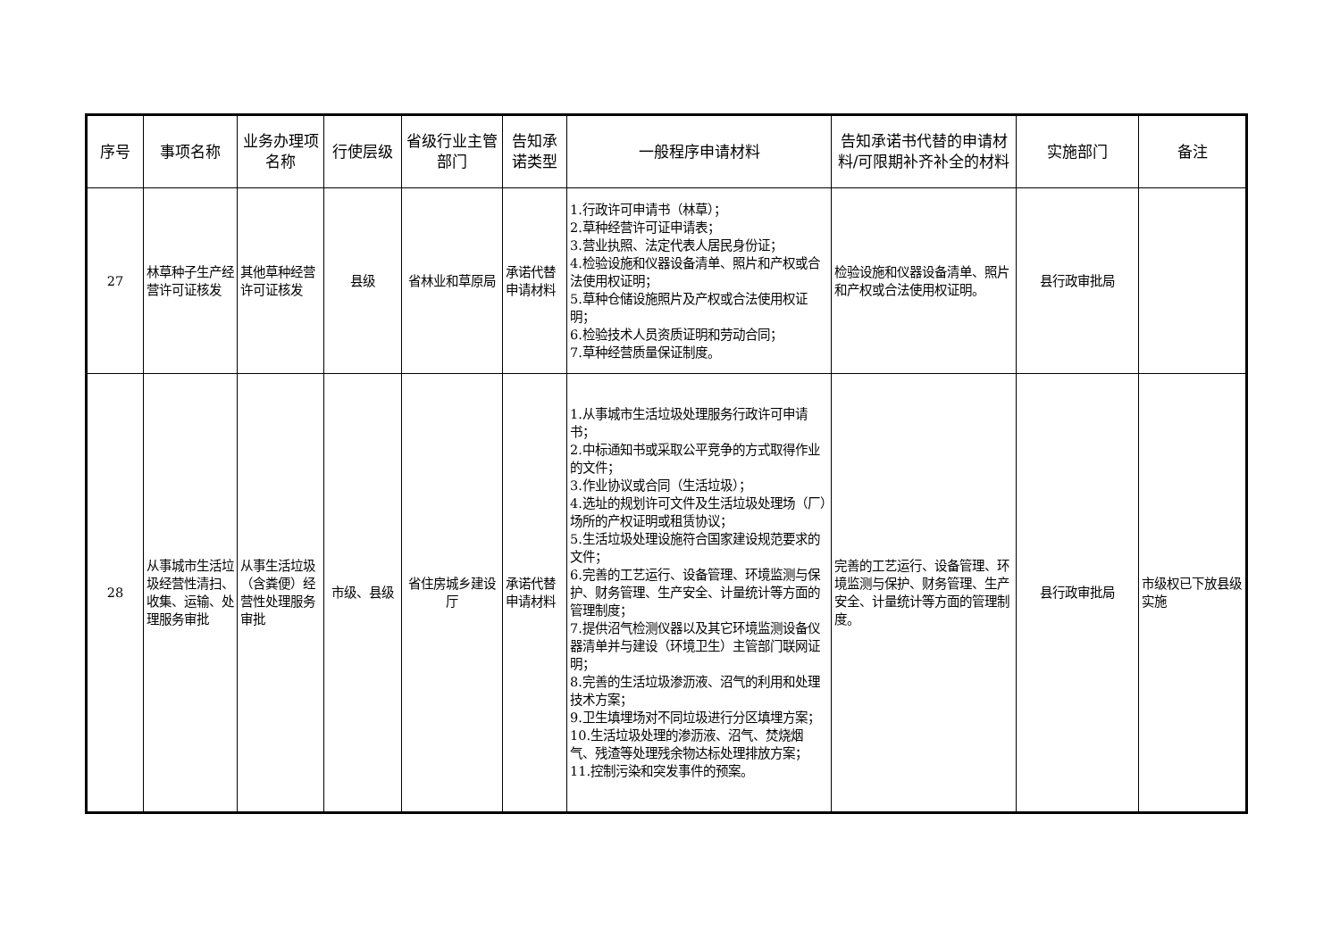| 序号 | 事项名称 | 业务办理项名称 | 行使层级 | 省级行业主管部门 | 告知承诺类型 | 一般程序申请材料 | 告知承诺书代替的申请材料/可限期补齐补全的材料 | 实施部门 | 备注 |
| --- | --- | --- | --- | --- | --- | --- | --- | --- | --- |
| 27 | 林草种子生产经营许可证核发 | 其他草种经营许可证核发 | 县级 | 省林业和草原局 | 承诺代替申请材料 | 1.行政许可申请书（林草）； 2.草种经营许可证申请表； 3.营业执照、法定代表人居民身份证； 4.检验设施和仪器设备清单、照片和产权或合法使用权证明； 5.草种仓储设施照片及产权或合法使用权证明； 6.检验技术人员资质证明和劳动合同； 7.草种经营质量保证制度。 | 检验设施和仪器设备清单、照片和产权或合法使用权证明。 | 县行政审批局 | |
| 28 | 从事城市生活垃圾经营性清扫、收集、运输、处理服务审批 | 从事生活垃圾（含粪便）经营性处理服务审批 | 市级、县级 | 省住房城乡建设厅 | 承诺代替申请材料 | 1.从事城市生活垃圾处理服务行政许可申请书； 2.中标通知书或采取公平竞争的方式取得作业的文件； 3.作业协议或合同（生活垃圾）； 4.选址的规划许可文件及生活垃圾处理场（厂）场所的产权证明或租赁协议； 5.生活垃圾处理设施符合国家建设规范要求的文件； 6.完善的工艺运行、设备管理、环境监测与保护、财务管理、生产安全、计量统计等方面的管理制度； 7.提供沼气检测仪器以及其它环境监测设备仪器清单并与建设（环境卫生）主管部门联网证明； 8.完善的生活垃圾渗沥液、沼气的利用和处理技术方案； 9.卫生填埋场对不同垃圾进行分区填埋方案； 10.生活垃圾处理的渗沥液、沼气、焚烧烟气、残渣等处理残余物达标处理排放方案； 11.控制污染和突发事件的预案。 | 完善的工艺运行、设备管理、环境监测与保护、财务管理、生产安全、计量统计等方面的管理制度。 | 县行政审批局 | 市级权已下放县级实施 |